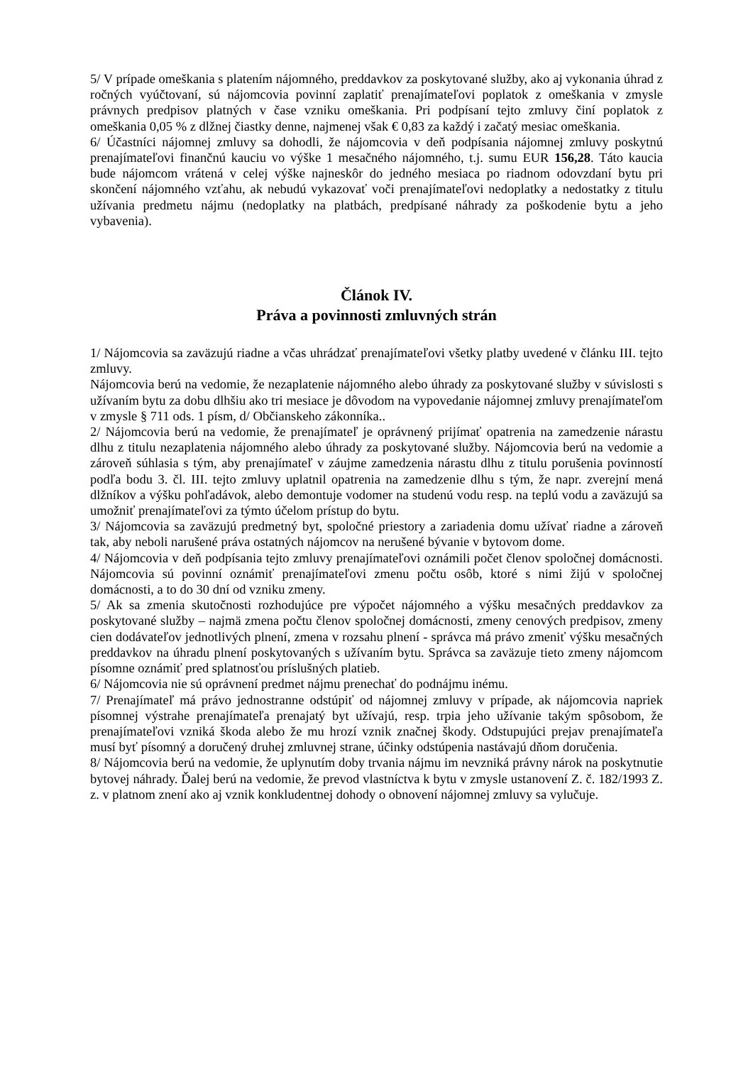5/ V prípade omeškania s platením nájomného, preddavkov za poskytované služby, ako aj vykonania úhrad z ročných vyúčtovaní, sú nájomcovia povinní zaplatiť prenajímateľovi poplatok z omeškania v zmysle právnych predpisov platných v čase vzniku omeškania. Pri podpísaní tejto zmluvy činí poplatok z omeškania 0,05 % z dlžnej čiastky denne, najmenej však € 0,83 za každý i začatý mesiac omeškania.
6/ Účastníci nájomnej zmluvy sa dohodli, že nájomcovia v deň podpísania nájomnej zmluvy poskytnú prenajímateľovi finančnú kauciu vo výške 1 mesačného nájomného, t.j. sumu EUR 156,28. Táto kaucia bude nájomcom vrátená v celej výške najneskôr do jedného mesiaca po riadnom odovzdaní bytu pri skončení nájomného vzťahu, ak nebudú vykazovať voči prenajímateľovi nedoplatky a nedostatky z titulu užívania predmetu nájmu (nedoplatky na platbách, predpísané náhrady za poškodenie bytu a jeho vybavenia).
Článok IV.
Práva a povinnosti zmluvných strán
1/ Nájomcovia sa zaväzujú riadne a včas uhrádzať prenajímateľovi všetky platby uvedené v článku III. tejto zmluvy.
Nájomcovia berú na vedomie, že nezaplatenie nájomného alebo úhrady za poskytované služby v súvislosti s užívaním bytu za dobu dlhšiu ako tri mesiace je dôvodom na vypovedanie nájomnej zmluvy prenajímateľom v zmysle § 711 ods. 1 písm, d/ Občianskeho zákonníka..
2/ Nájomcovia berú na vedomie, že prenajímateľ je oprávnený prijímať opatrenia na zamedzenie nárastu dlhu z titulu nezaplatenia nájomného alebo úhrady za poskytované služby. Nájomcovia berú na vedomie a zároveň súhlasia s tým, aby prenajímateľ v záujme zamedzenia nárastu dlhu z titulu porušenia povinností podľa bodu 3. čl. III. tejto zmluvy uplatnil opatrenia na zamedzenie dlhu s tým, že napr. zverejní mená dlžníkov a výšku pohľadávok, alebo demontuje vodomer na studenú vodu resp. na teplú vodu a zaväzujú sa umožniť prenajímateľovi za týmto účelom prístup do bytu.
3/ Nájomcovia sa zaväzujú predmetný byt, spoločné priestory a zariadenia domu užívať riadne a zároveň tak, aby neboli narušené práva ostatných nájomcov na nerušené bývanie v bytovom dome.
4/ Nájomcovia v deň podpísania tejto zmluvy prenajímateľovi oznámili počet členov spoločnej domácnosti. Nájomcovia sú povinní oznámiť prenajímateľovi zmenu počtu osôb, ktoré s nimi žijú v spoločnej domácnosti, a to do 30 dní od vzniku zmeny.
5/ Ak sa zmenia skutočnosti rozhodujúce pre výpočet nájomného a výšku mesačných preddavkov za poskytované služby – najmä zmena počtu členov spoločnej domácnosti, zmeny cenových predpisov, zmeny cien dodávateľov jednotlivých plnení, zmena v rozsahu plnení - správca má právo zmeniť výšku mesačných preddavkov na úhradu plnení poskytovaných s užívaním bytu. Správca sa zaväzuje tieto zmeny nájomcom písomne oznámiť pred splatnosťou príslušných platieb.
6/ Nájomcovia nie sú oprávnení predmet nájmu prenechať do podnájmu inému.
7/ Prenajímateľ má právo jednostranne odstúpiť od nájomnej zmluvy v prípade, ak nájomcovia napriek písomnej výstrahe prenajímateľa prenajatý byt užívajú, resp. trpia jeho užívanie takým spôsobom, že prenajímateľovi vzniká škoda alebo že mu hrozí vznik značnej škody. Odstupujúci prejav prenajímateľa musí byť písomný a doručený druhej zmluvnej strane, účinky odstúpenia nastávajú dňom doručenia.
8/ Nájomcovia berú na vedomie, že uplynutím doby trvania nájmu im nevzniká právny nárok na poskytnutie bytovej náhrady. Ďalej berú na vedomie, že prevod vlastníctva k bytu v zmysle ustanovení Z. č. 182/1993 Z. z. v platnom znení ako aj vznik konkludentnej dohody o obnovení nájomnej zmluvy sa vylučuje.